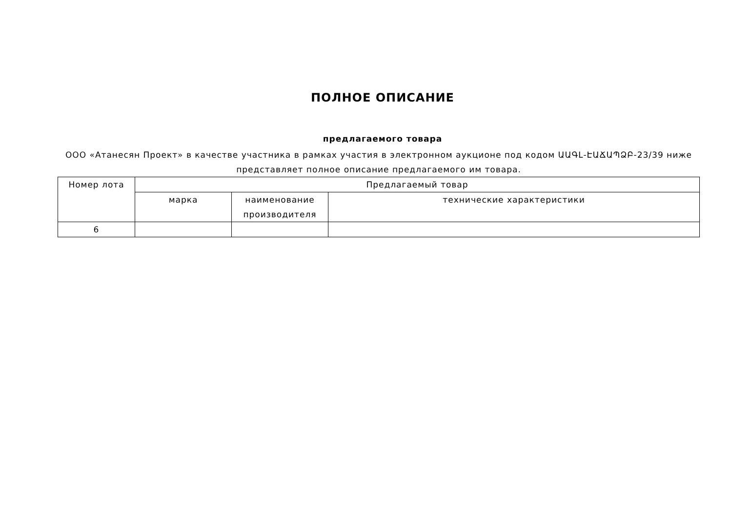ПОЛНОЕ ОПИСАНИЕ
предлагаемого товара
ООО «Атанесян Проект» в качестве участника в рамках участия в электронном аукционе под кодом ԱԱԳԼ-ԷԱՃԱՊՁԲ-23/39 ниже представляет полное описание предлагаемого им товара.
| Номер лота | Предлагаемый товар | | |
| --- | --- | --- | --- |
| | марка | наименование производителя | технические характеристики |
| 6 | | | |